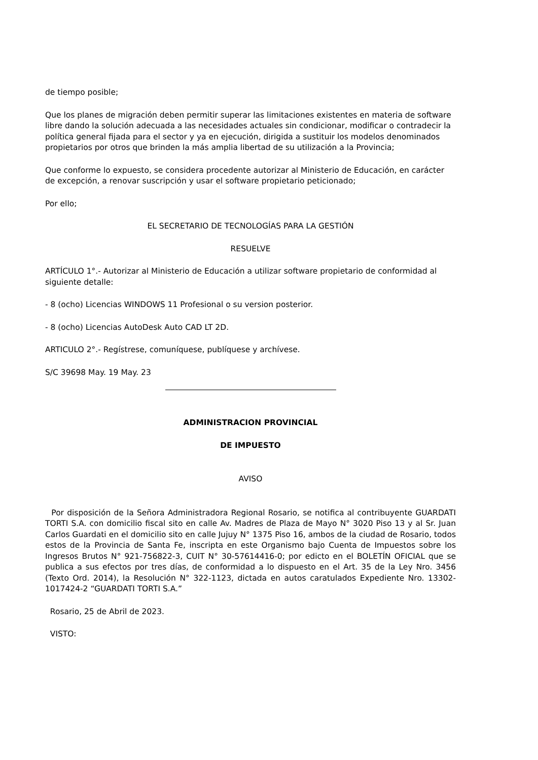de tiempo posible;
Que los planes de migración deben permitir superar las limitaciones existentes en materia de software libre dando la solución adecuada a las necesidades actuales sin condicionar, modificar o contradecir la política general fijada para el sector y ya en ejecución, dirigida a sustituir los modelos denominados propietarios por otros que brinden la más amplia libertad de su utilización a la Provincia;
Que conforme lo expuesto, se considera procedente autorizar al Ministerio de Educación, en carácter de excepción, a renovar suscripción y usar el software propietario peticionado;
Por ello;
EL SECRETARIO DE TECNOLOGÍAS PARA LA GESTIÓN
RESUELVE
ARTÍCULO 1°.- Autorizar al Ministerio de Educación a utilizar software propietario de conformidad al siguiente detalle:
- 8 (ocho) Licencias WINDOWS 11 Profesional o su version posterior.
- 8 (ocho) Licencias AutoDesk Auto CAD LT 2D.
ARTICULO 2°.- Regístrese, comuníquese, publíquese y archívese.
S/C 39698 May. 19 May. 23
ADMINISTRACION PROVINCIAL
DE IMPUESTO
AVISO
Por disposición de la Señora Administradora Regional Rosario, se notifica al contribuyente GUARDATI TORTI S.A. con domicilio fiscal sito en calle Av. Madres de Plaza de Mayo N° 3020 Piso 13 y al Sr. Juan Carlos Guardati en el domicilio sito en calle Jujuy N° 1375 Piso 16, ambos de la ciudad de Rosario, todos estos de la Provincia de Santa Fe, inscripta en este Organismo bajo Cuenta de Impuestos sobre los Ingresos Brutos N° 921-756822-3, CUIT N° 30-57614416-0; por edicto en el BOLETÍN OFICIAL que se publica a sus efectos por tres días, de conformidad a lo dispuesto en el Art. 35 de la Ley Nro. 3456 (Texto Ord. 2014), la Resolución N° 322-1123, dictada en autos caratulados Expediente Nro. 13302-1017424-2 “GUARDATI TORTI S.A.”
Rosario, 25 de Abril de 2023.
VISTO: